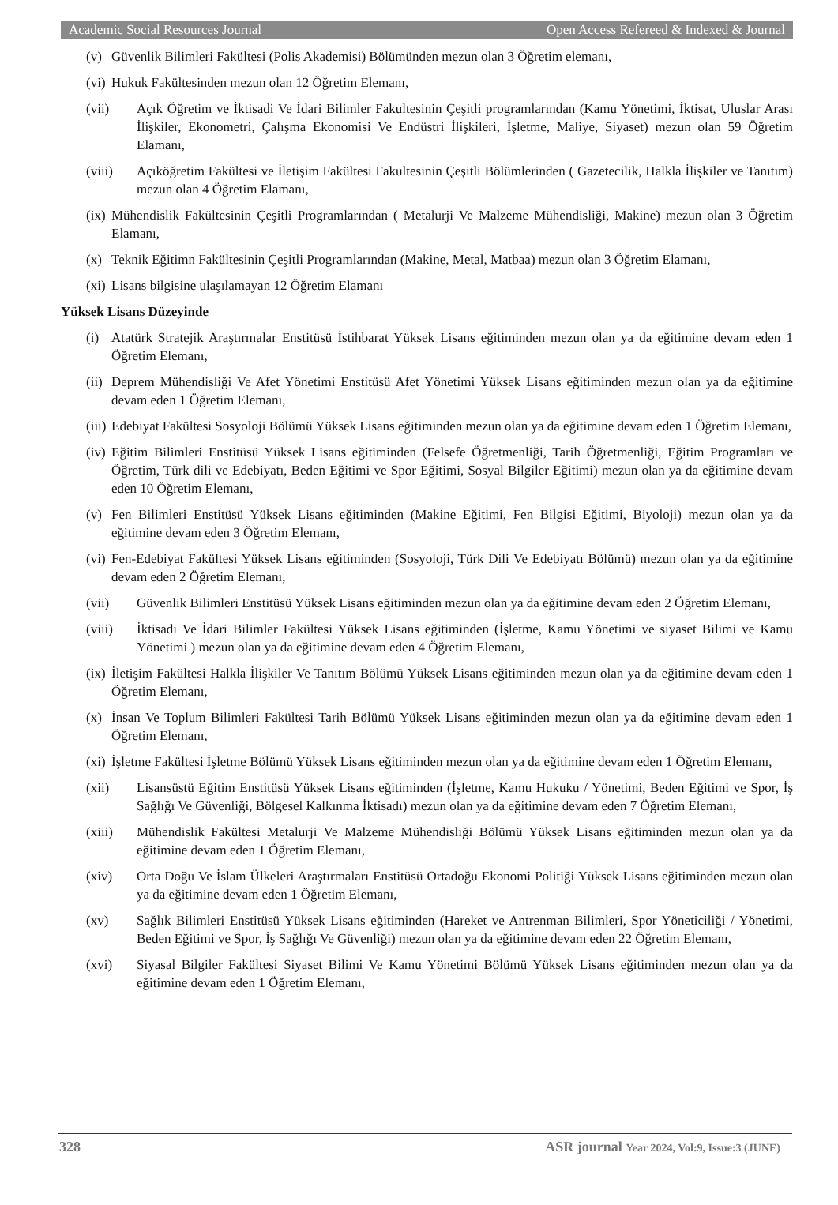Academic Social Resources Journal Open Access Refereed & Indexed & Journal
(v) Güvenlik Bilimleri Fakültesi (Polis Akademisi) Bölümünden mezun olan 3 Öğretim elemanı,
(vi) Hukuk Fakültesinden mezun olan 12 Öğretim Elemanı,
(vii) Açık Öğretim ve İktisadi Ve İdari Bilimler Fakultesinin Çeşitli programlarından (Kamu Yönetimi, İktisat, Uluslar Arası İlişkiler, Ekonometri, Çalışma Ekonomisi Ve Endüstri İlişkileri, İşletme, Maliye, Siyaset) mezun olan 59 Öğretim Elamanı,
(viii) Açıköğretim Fakültesi ve İletişim Fakültesi Fakultesinin Çeşitli Bölümlerinden ( Gazetecilik, Halkla İlişkiler ve Tanıtım) mezun olan 4 Öğretim Elamanı,
(ix) Mühendislik Fakültesinin Çeşitli Programlarından ( Metalurji Ve Malzeme Mühendisliği, Makine) mezun olan 3 Öğretim Elamanı,
(x) Teknik Eğitimn Fakültesinin Çeşitli Programlarından (Makine, Metal, Matbaa) mezun olan 3 Öğretim Elamanı,
(xi) Lisans bilgisine ulaşılamayan 12 Öğretim Elamanı
Yüksek Lisans Düzeyinde
(i) Atatürk Stratejik Araştırmalar Enstitüsü İstihbarat Yüksek Lisans eğitiminden mezun olan ya da eğitimine devam eden 1 Öğretim Elemanı,
(ii) Deprem Mühendisliği Ve Afet Yönetimi Enstitüsü Afet Yönetimi Yüksek Lisans eğitiminden mezun olan ya da eğitimine devam eden 1 Öğretim Elemanı,
(iii) Edebiyat Fakültesi Sosyoloji Bölümü Yüksek Lisans eğitiminden mezun olan ya da eğitimine devam eden 1 Öğretim Elemanı,
(iv) Eğitim Bilimleri Enstitüsü Yüksek Lisans eğitiminden (Felsefe Öğretmenliği, Tarih Öğretmenliği, Eğitim Programları ve Öğretim, Türk dili ve Edebiyatı, Beden Eğitimi ve Spor Eğitimi, Sosyal Bilgiler Eğitimi) mezun olan ya da eğitimine devam eden 10 Öğretim Elemanı,
(v) Fen Bilimleri Enstitüsü Yüksek Lisans eğitiminden (Makine Eğitimi, Fen Bilgisi Eğitimi, Biyoloji) mezun olan ya da eğitimine devam eden 3 Öğretim Elemanı,
(vi) Fen-Edebiyat Fakültesi Yüksek Lisans eğitiminden (Sosyoloji, Türk Dili Ve Edebiyatı Bölümü) mezun olan ya da eğitimine devam eden 2 Öğretim Elemanı,
(vii) Güvenlik Bilimleri Enstitüsü Yüksek Lisans eğitiminden mezun olan ya da eğitimine devam eden 2 Öğretim Elemanı,
(viii) İktisadi Ve İdari Bilimler Fakültesi Yüksek Lisans eğitiminden (İşletme, Kamu Yönetimi ve siyaset Bilimi ve Kamu Yönetimi ) mezun olan ya da eğitimine devam eden 4 Öğretim Elemanı,
(ix) İletişim Fakültesi Halkla İlişkiler Ve Tanıtım Bölümü Yüksek Lisans eğitiminden mezun olan ya da eğitimine devam eden 1 Öğretim Elemanı,
(x) İnsan Ve Toplum Bilimleri Fakültesi Tarih Bölümü Yüksek Lisans eğitiminden mezun olan ya da eğitimine devam eden 1 Öğretim Elemanı,
(xi) İşletme Fakültesi İşletme Bölümü Yüksek Lisans eğitiminden mezun olan ya da eğitimine devam eden 1 Öğretim Elemanı,
(xii) Lisansüstü Eğitim Enstitüsü Yüksek Lisans eğitiminden (İşletme, Kamu Hukuku / Yönetimi, Beden Eğitimi ve Spor, İş Sağlığı Ve Güvenliği, Bölgesel Kalkınma İktisadı) mezun olan ya da eğitimine devam eden 7 Öğretim Elemanı,
(xiii) Mühendislik Fakültesi Metalurji Ve Malzeme Mühendisliği Bölümü Yüksek Lisans eğitiminden mezun olan ya da eğitimine devam eden 1 Öğretim Elemanı,
(xiv) Orta Doğu Ve İslam Ülkeleri Araştırmaları Enstitüsü Ortadoğu Ekonomi Politiği Yüksek Lisans eğitiminden mezun olan ya da eğitimine devam eden 1 Öğretim Elemanı,
(xv) Sağlık Bilimleri Enstitüsü Yüksek Lisans eğitiminden (Hareket ve Antrenman Bilimleri, Spor Yöneticiliği / Yönetimi, Beden Eğitimi ve Spor, İş Sağlığı Ve Güvenliği) mezun olan ya da eğitimine devam eden 22 Öğretim Elemanı,
(xvi) Siyasal Bilgiler Fakültesi Siyaset Bilimi Ve Kamu Yönetimi Bölümü Yüksek Lisans eğitiminden mezun olan ya da eğitimine devam eden 1 Öğretim Elemanı,
328 ASR journal Year 2024, Vol:9, Issue:3 (JUNE)